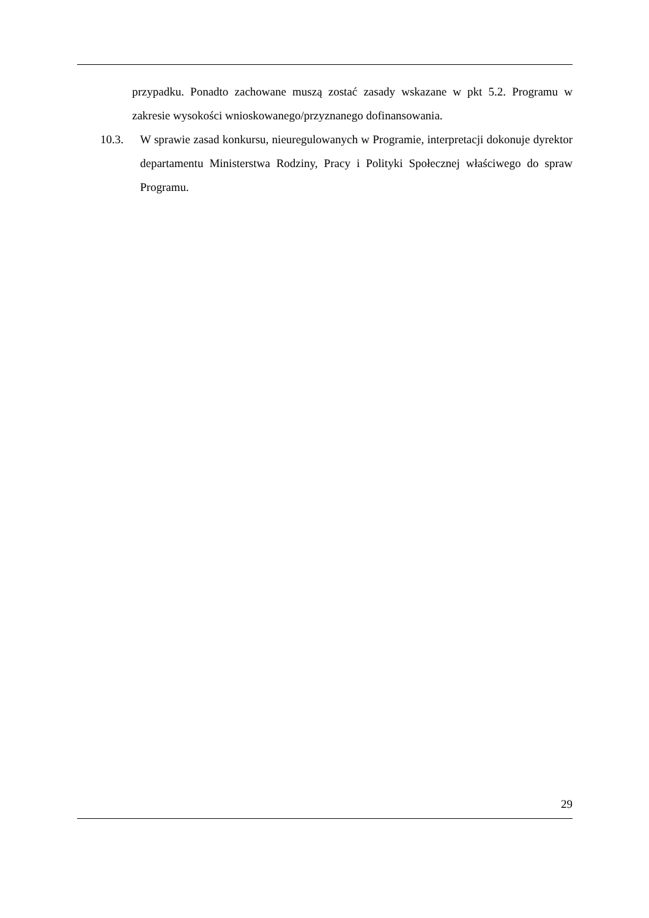przypadku. Ponadto zachowane muszą zostać zasady wskazane w pkt 5.2. Programu w zakresie wysokości wnioskowanego/przyznanego dofinansowania.
10.3. W sprawie zasad konkursu, nieuregulowanych w Programie, interpretacji dokonuje dyrektor departamentu Ministerstwa Rodziny, Pracy i Polityki Społecznej właściwego do spraw Programu.
29